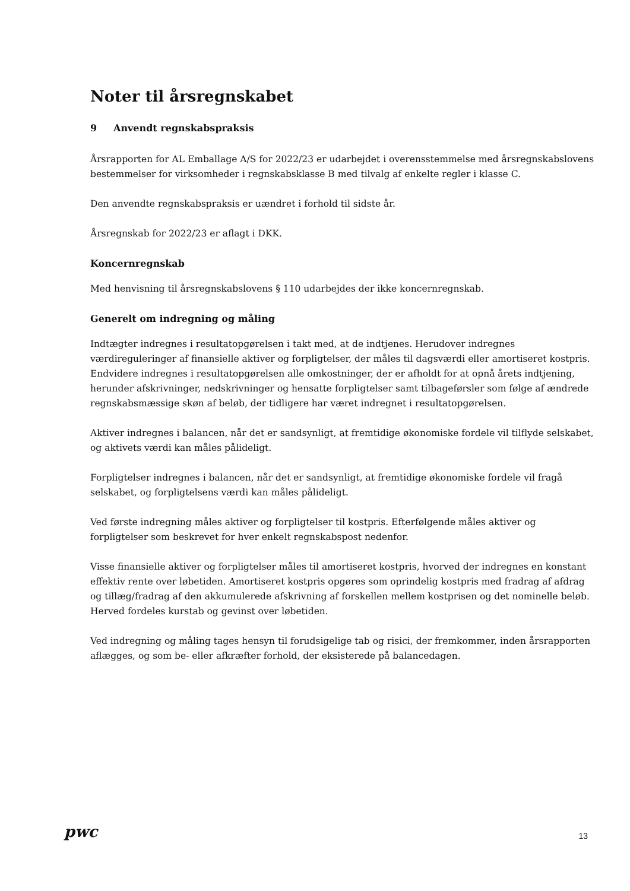Noter til årsregnskabet
9 Anvendt regnskabspraksis
Årsrapporten for AL Emballage A/S for 2022/23 er udarbejdet i overensstemmelse med årsregnskabslovens bestemmelser for virksomheder i regnskabsklasse B med tilvalg af enkelte regler i klasse C.
Den anvendte regnskabspraksis er uændret i forhold til sidste år.
Årsregnskab for 2022/23 er aflagt i DKK.
Koncernregnskab
Med henvisning til årsregnskabslovens § 110 udarbejdes der ikke koncernregnskab.
Generelt om indregning og måling
Indtægter indregnes i resultatopgørelsen i takt med, at de indtjenes. Herudover indregnes værdireguleringer af finansielle aktiver og forpligtelser, der måles til dagsværdi eller amortiseret kostpris. Endvidere indregnes i resultatopgørelsen alle omkostninger, der er afholdt for at opnå årets indtjening, herunder afskrivninger, nedskrivninger og hensatte forpligtelser samt tilbageførsler som følge af ændrede regnskabsmæssige skøn af beløb, der tidligere har været indregnet i resultatopgørelsen.
Aktiver indregnes i balancen, når det er sandsynligt, at fremtidige økonomiske fordele vil tilflyde selskabet, og aktivets værdi kan måles pålideligt.
Forpligtelser indregnes i balancen, når det er sandsynligt, at fremtidige økonomiske fordele vil fragå selskabet, og forpligtelsens værdi kan måles pålideligt.
Ved første indregning måles aktiver og forpligtelser til kostpris. Efterfølgende måles aktiver og forpligtelser som beskrevet for hver enkelt regnskabspost nedenfor.
Visse finansielle aktiver og forpligtelser måles til amortiseret kostpris, hvorved der indregnes en konstant effektiv rente over løbetiden. Amortiseret kostpris opgøres som oprindelig kostpris med fradrag af afdrag og tillæg/fradrag af den akkumulerede afskrivning af forskellen mellem kostprisen og det nominelle beløb. Herved fordeles kurstab og gevinst over løbetiden.
Ved indregning og måling tages hensyn til forudsigelige tab og risici, der fremkommer, inden årsrapporten aflægges, og som be- eller afkræfter forhold, der eksisterede på balancedagen.
pwc
13